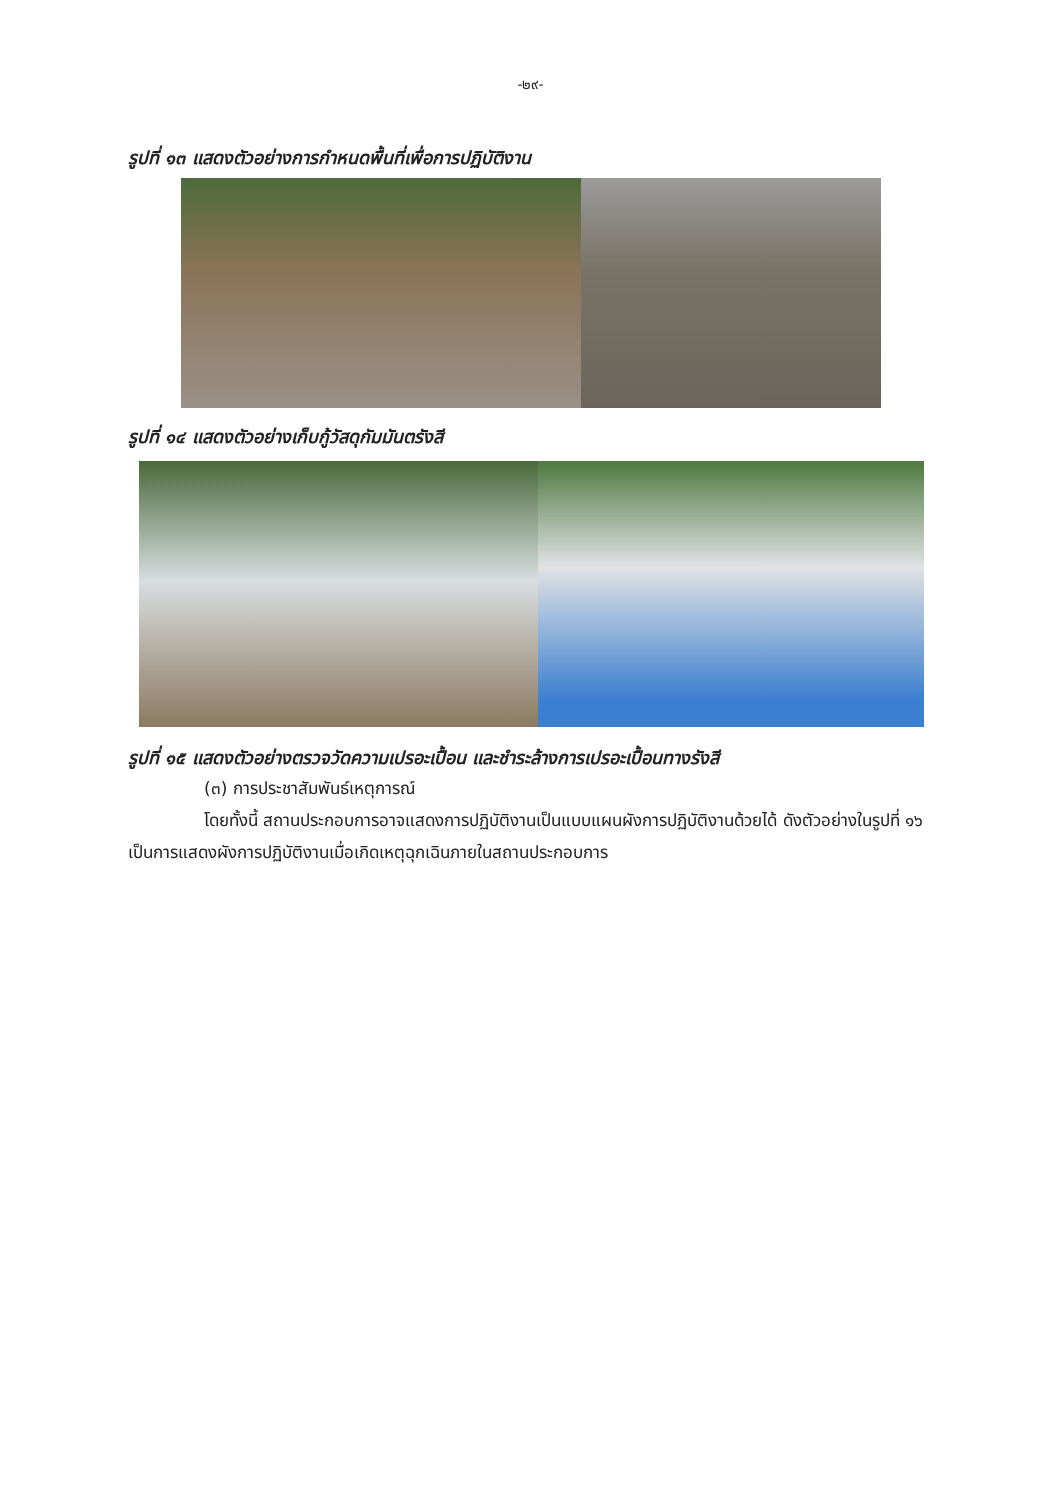-๒๙-
รูปที่ ๑๓ แสดงตัวอย่างการกำหนดพื้นที่เพื่อการปฏิบัติงาน
รูปที่ ๑๔ แสดงตัวอย่างเก็บกู้วัสดุกัมมันตรังสี
รูปที่ ๑๕ แสดงตัวอย่างตรวจวัดความเปรอะเปื้อน และชำระล้างการเปรอะเปื้อนทางรังสี
(๓) การประชาสัมพันธ์เหตุการณ์
โดยทั้งนี้ สถานประกอบการอาจแสดงการปฏิบัติงานเป็นแบบแผนผังการปฏิบัติงานด้วยได้ ดังตัวอย่างในรูปที่ ๑๖ เป็นการแสดงผังการปฏิบัติงานเมื่อเกิดเหตุฉุกเฉินภายในสถานประกอบการ